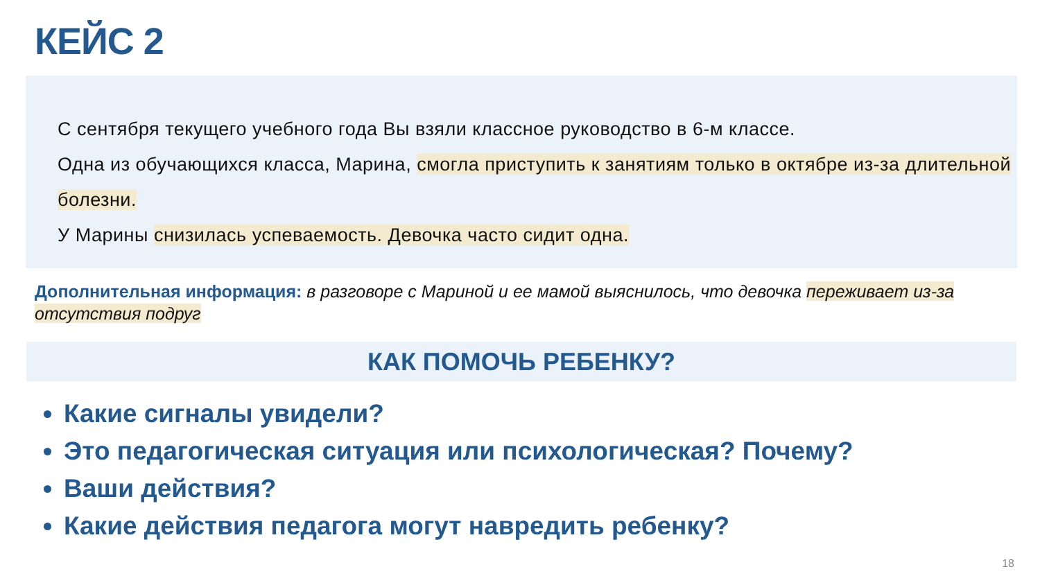КЕЙС 2
С сентября текущего учебного года Вы взяли классное руководство в 6-м классе.
Одна из обучающихся класса, Марина, смогла приступить к занятиям только в октябре из-за длительной болезни.
У Марины снизилась успеваемость. Девочка часто сидит одна.
Дополнительная информация: в разговоре с Мариной и ее мамой выяснилось, что девочка переживает из-за отсутствия подруг
КАК ПОМОЧЬ РЕБЕНКУ?
Какие сигналы увидели?
Это педагогическая ситуация или психологическая? Почему?
Ваши действия?
Какие действия педагога могут навредить ребенку?
18